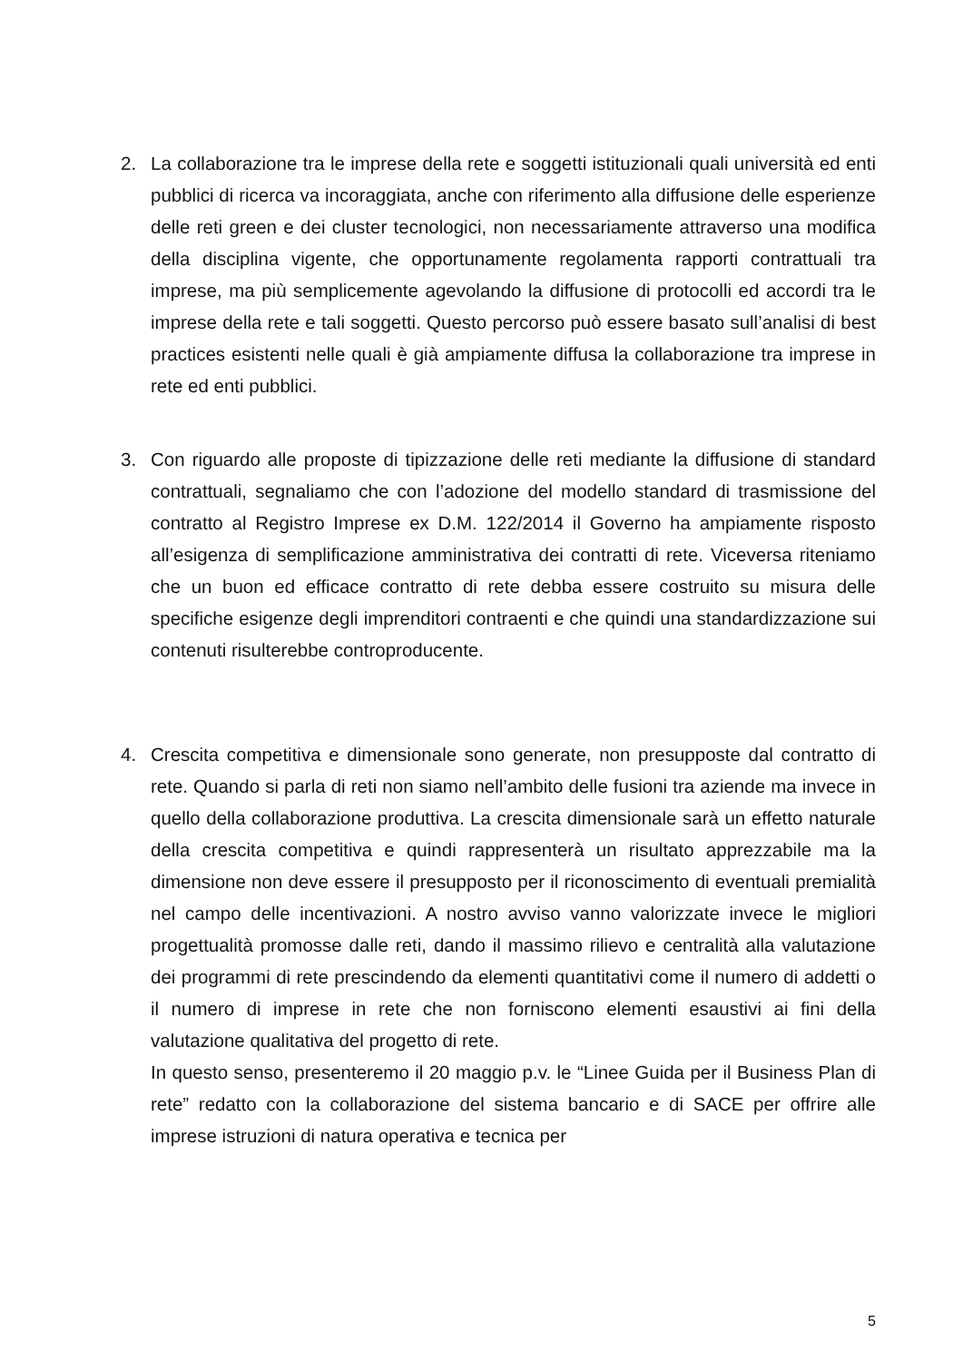2. La collaborazione tra le imprese della rete e soggetti istituzionali quali università ed enti pubblici di ricerca va incoraggiata, anche con riferimento alla diffusione delle esperienze delle reti green e dei cluster tecnologici, non necessariamente attraverso una modifica della disciplina vigente, che opportunamente regolamenta rapporti contrattuali tra imprese, ma più semplicemente agevolando la diffusione di protocolli ed accordi tra le imprese della rete e tali soggetti. Questo percorso può essere basato sull’analisi di best practices esistenti nelle quali è già ampiamente diffusa la collaborazione tra imprese in rete ed enti pubblici.
3. Con riguardo alle proposte di tipizzazione delle reti mediante la diffusione di standard contrattuali, segnaliamo che con l’adozione del modello standard di trasmissione del contratto al Registro Imprese ex D.M. 122/2014 il Governo ha ampiamente risposto all’esigenza di semplificazione amministrativa dei contratti di rete. Viceversa riteniamo che un buon ed efficace contratto di rete debba essere costruito su misura delle specifiche esigenze degli imprenditori contraenti e che quindi una standardizzazione sui contenuti risulterebbe controproducente.
4. Crescita competitiva e dimensionale sono generate, non presupposte dal contratto di rete. Quando si parla di reti non siamo nell’ambito delle fusioni tra aziende ma invece in quello della collaborazione produttiva. La crescita dimensionale sarà un effetto naturale della crescita competitiva e quindi rappresenterà un risultato apprezzabile ma la dimensione non deve essere il presupposto per il riconoscimento di eventuali premialità nel campo delle incentivazioni. A nostro avviso vanno valorizzate invece le migliori progettualità promosse dalle reti, dando il massimo rilievo e centralità alla valutazione dei programmi di rete prescindendo da elementi quantitativi come il numero di addetti o il numero di imprese in rete che non forniscono elementi esaustivi ai fini della valutazione qualitativa del progetto di rete.
In questo senso, presenteremo il 20 maggio p.v. le “Linee Guida per il Business Plan di rete” redatto con la collaborazione del sistema bancario e di SACE per offrire alle imprese istruzioni di natura operativa e tecnica per
5